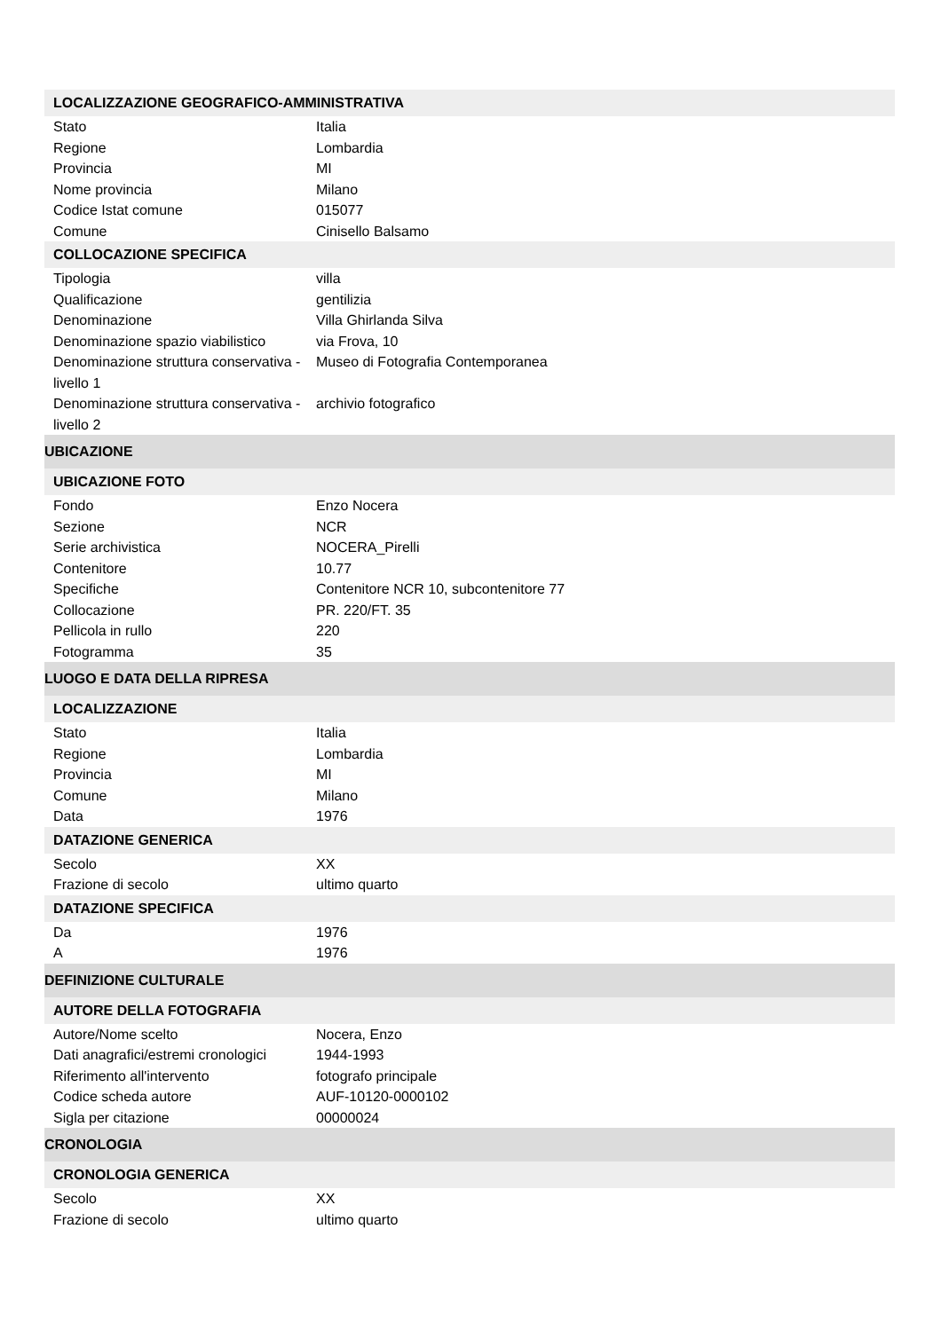| LOCALIZZAZIONE GEOGRAFICO-AMMINISTRATIVA | |
| Stato | Italia |
| Regione | Lombardia |
| Provincia | MI |
| Nome provincia | Milano |
| Codice Istat comune | 015077 |
| Comune | Cinisello Balsamo |
| COLLOCAZIONE SPECIFICA | |
| Tipologia | villa |
| Qualificazione | gentilizia |
| Denominazione | Villa Ghirlanda Silva |
| Denominazione spazio viabilistico | via Frova, 10 |
| Denominazione struttura conservativa - livello 1 | Museo di Fotografia Contemporanea |
| Denominazione struttura conservativa - livello 2 | archivio fotografico |
| UBICAZIONE | |
| UBICAZIONE FOTO | |
| Fondo | Enzo Nocera |
| Sezione | NCR |
| Serie archivistica | NOCERA_Pirelli |
| Contenitore | 10.77 |
| Specifiche | Contenitore NCR 10, subcontenitore 77 |
| Collocazione | PR. 220/FT. 35 |
| Pellicola in rullo | 220 |
| Fotogramma | 35 |
| LUOGO E DATA DELLA RIPRESA | |
| LOCALIZZAZIONE | |
| Stato | Italia |
| Regione | Lombardia |
| Provincia | MI |
| Comune | Milano |
| Data | 1976 |
| DATAZIONE GENERICA | |
| Secolo | XX |
| Frazione di secolo | ultimo quarto |
| DATAZIONE SPECIFICA | |
| Da | 1976 |
| A | 1976 |
| DEFINIZIONE CULTURALE | |
| AUTORE DELLA FOTOGRAFIA | |
| Autore/Nome scelto | Nocera, Enzo |
| Dati anagrafici/estremi cronologici | 1944-1993 |
| Riferimento all'intervento | fotografo principale |
| Codice scheda autore | AUF-10120-0000102 |
| Sigla per citazione | 00000024 |
| CRONOLOGIA | |
| CRONOLOGIA GENERICA | |
| Secolo | XX |
| Frazione di secolo | ultimo quarto |